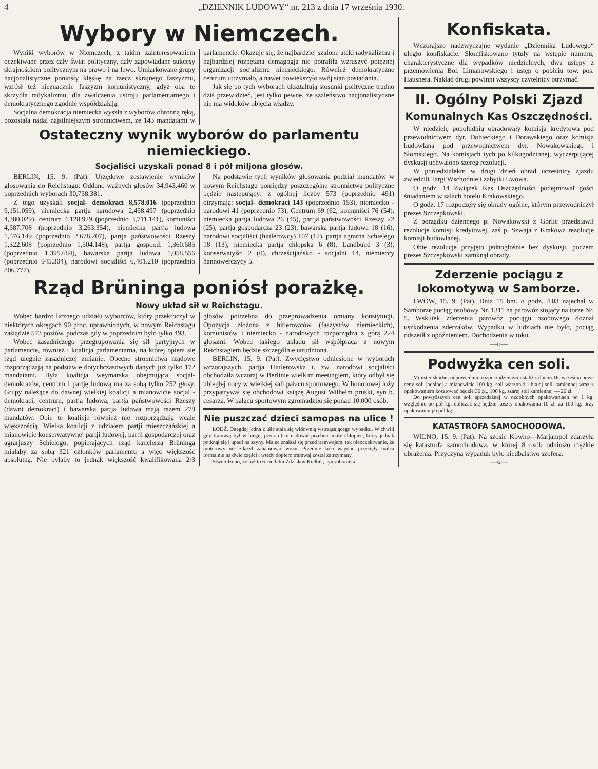4 „DZIENNIK LUDOWY“ nr. 213 z dnia 17 września 1930.
Wybory w Niemczech.
Wyniki wyborów w Niemczech, z takim zainteresowaniem oczekiwane przez cały świat polityczny, dały zapowiadane sukcesy skrajnościom politycznym na prawo i na lewo. Umiarkowane grupy nacjonalistyczne poniosły klęskę na rzecz skrajnego faszyzmu, wzrósł też nieznacznie faszyzm komunistyczny, gdyż oba te skrzydła radykalizmu, dla zwalczenia ustroju parlamentarnego i demokratycznego zgodnie współdziałają.
Socjalna demokracja niemiecka wyszła z wyborów obronną ręką, pozostała nadal najsilniejszym stronnictwem, ze 143 mandatami w parlamencie. Okazuje się, że najbardziej szalone ataki radykalizmu i najbardziej rozpętana demagogja nie potrafiła wzruszyć potężnej organizacji socjalizmu niemieckiego. Również demokratyczne centrum utrzymało, a nawet powiększyło swój stan posiadania.
Jak się po tych wyborach ukształtują stosunki polityczne trudno dziś przewidzieć, jest tylko pewne, że szaleństwo nacjonalistyczne nie ma widoków objęcia władzy.
Ostateczny wynik wyborów do parlamentu niemieckiego.
Socjaliści uzyskali ponad 8 i pół miljona głosów.
BERLIN, 15. 9. (Pat). Urzędowe zestawienie wyników głosowania do Reichstagu: Oddano ważnych głosów 34,943.460 w poprzednich wyborach 30,738.381.
Z tego uzyskali socjal- demokraci 8,578.016 (poprzednio 9,151.059), niemiecka partja narodowa 2,458.497 (poprzednio 4,380.029), centrum 4,128.929 (poprzednio 3,711.141), komuniści 4,587.708 (poprzednio 3,263.354), niemiecka partja ludowa 1,576.149 (poprzednio 2,678.207), partja państwowości Rzeszy 1,322.608 (poprzednio 1,504.148), partja gospood. 1,360.585 (poprzednio 1,395.684), bawarska partja ludowa 1,058.556 (poprzednio 945.304), narodowi socjaliści 6,401.210 (poprzednio 806.777).
Na podstawie tych wyników głosowania podział mandatów w nowym Reichstagu pomiędzy poszczególne stronnictwa polityczne będzie następujący: z ogólnej liczby 573 (poprzednio 491) otrzymają: socjal- demokraci 143 (poprzednio 153), niemiecko - narodowi 41 (poprzednio 73), Centrum 69 (62, komuniści 76 (54), niemiecka partja ludowa 26 (45), partja państwowości Rzeszy 22 (25), partja gospodarcza 23 (23), bawarska partja ludowa 18 (16), narodowi socjaliści (hittlerowcy) 107 (12), partja agrarna Schielego 18 (13), niemiecka partja chłopska 6 (8), Landbund 3 (3), konserwatyści 2 (0), chrześcijańsko - socjalni 14, niemieccy hannowerczycy 5.
Rząd Brüninga poniósł porażkę.
Nowy układ sił w Reichstagu.
Wobec bardzo licznego udziału wyborców, który przekroczył w niektórych okręgach 90 proc. uprawnionych, w nowym Reichstagu zasiądzie 573 posłów, podczas gdy w poprzednim było tylko 493.
Wobec zasadniczego przegrupowania się sił partyjnych w parlamencie, również i koalicja parlamentarna, na której opiera się rząd ulegnie zasadniczej zmianie. Obecne stronnictwa rządowe rozporządzają na podstawie dotychczasowych danych już tylko 172 mandatami. Była koalicja weymarska obejmująca socjal-demokratów, centrum i partję ludową ma za sobą tylko 252 głosy. Grupy należące do dawnej wielkiej koalicji a mianowicie socjal - demokraci, centrum, partja ludowa, partja państwowości Rzeszy (dawni demokraci) i bawarska partja ludowa mają razem 278 mandatów. Obie te koalicje również nie rozporządzają wcale większością. Wielka koalicji z udziałem partji mieszczańskiej a mianowicie konserwatywnej partji ludowej, partji gospodarczej oraz agrarjuszy Schielego, popierających rząd kanclerza Brüninga miałaby za sobą 321 członków parlamentu a więc większość absolutną. Nie byłaby to jednak większość kwalifikowana 2/3 głosów potrzebna do przeprowadzenia omiany konstytucji. Opozycja złożona z hitlerowców (faszystów niemieckich), komunistów i niemiecko - narodowych rozporządza z górą 224 głosami. Wobec takiego układu sił współpraca z nowym Reichstagiem będzie szczególnie utrudniona.
BERLIN, 15. 9. (Pat). Zwycięstwo odniesione w wyborach wczorajszych, partja Hittlerowska t. zw. narodowi socjaliści obchodziła wczoraj w Berlinie wielkim meetingiem, który odbył się ubiegłej nocy w wielkiej sali pałacu sportowego. W honorowej loży przypatrywał się obchodowi książę August Wilhelm pruski, syn b. cesarza. W pałacu sportowym zgromadziło się ponad 10.000 osób.
Nie puszczać dzieci samopas na ulice !
ŁODŹ. Onegdaj jedna z ulic stała się widownią wstrząsającego wypadku. W chwili gdy tramwaj był w biegu, przez ulicę usiłował przebiec mały chłopiec, który jednak potknął się i upadł na szyny. Malec znalazł się przed tramwajem, tak nieoczekiwanie, że motorowy nie zdążył zahamować wozu. Przednie koła wagonu przecięły malca formalnie na dwie części i wtedy dopiero tramwaj został zatrzymany.
Stwierdzono, że był to 6-cio letni Zdzisław Kiełbik, syn robotnika
Konfiskata.
Wczorajsze nadzwyczajne wydanie „Dziennika Ludowego“ uległo konfiskacie. Skonfiskowano tytuły na wstępie numeru, charakterystyczne dla wypadków niedzielnych, dwa ustępy z przemówienia Bol. Limanowskiego i ustęp o pobiciu tow. pos. Hausnera. Nakład drugi powinni wszyscy czytelnicy otrzymać.
II. Ogólny Polski Zjazd
Komunalnych Kas Oszczędności.
W niedzielę popołudniu obradowały komisja kredytowa pod przewodnictwem dyr. Dobieckiego i Dorawskiego oraz komisja budowlana pod przewodnictwem dyr. Nowakowskiego i Słomskiego. Na komisjach tych po kilkugodzinnej, wyczerpującej dyskusji uchwalono szereg rezolucji.
W poniedziałekm w drugi dzień obrad uczestnicy zjazdu zwiedzili Targi Wschodnie i zabytki Lwowa.
O godz. 14 Związek Kas Oszczędności podejmował gości śniadaniem w salach hotelu Krakowskiego.
O godz. 17 rozpoczęły się obrady ogólne, którym przewodniczył prezes Szczepkowski.
Z porządku dziennego p. Nowakowski z Gorlic przedstawił rezolucje komisji kredytowej, zaś p. Szwaja z Krakowa rezolucje komisji budowlanej.
Obie rezolucje przyjęto jednogłośnie bez dyskusji, poczem prezes Szczepkowski zamknął obrady.
Zderzenie pociągu z lokomotywą w Samborze.
LWÓW, 15. 9. (Pat). Dnia 15 bm. o godz. 4.03 najechał w Samborze pociąg osobowy Nr. 1311 na parowóz stojący na torze Nr. 5. Wskutek zderzenia parowóz pociągu osobowego doznał uszkodzenia zderzaków. Wypadku w ludziach nie było, pociąg odszedł z opóźnieniem. Dochodzenia w toku.
—o—
Podwyżka cen soli.
Minister skarbu, odpowiednim rozporządzeniem ustalił z dniem 16. września nowe ceny soli jadalnej a mianowicie 100 kg. soli warzonki i białej soli kamiennej wraz z opakowaniem kosztować będzie 36 zł., 100 kg. szarej soli kamiennej — 26 zł.
Do powyższych cen soli sprzedażnej w ozdobnych opakowaniach po 1 kg. względnie po pół kg. doliczać się będzie koszty opakowania 10 zł. za 100 kg. przy opakowaniu po pół kg.
KATASTROFA SAMOCHODOWA.
WILNO, 15. 9. (Pat). Na szosie Kowno—Marjampol zdarzyła się katastrofa samochodowa, w której 8 osób odniosło ciężkie obrażenia. Przyczyną wypaduk było niedbalstwo szofera.
—o—